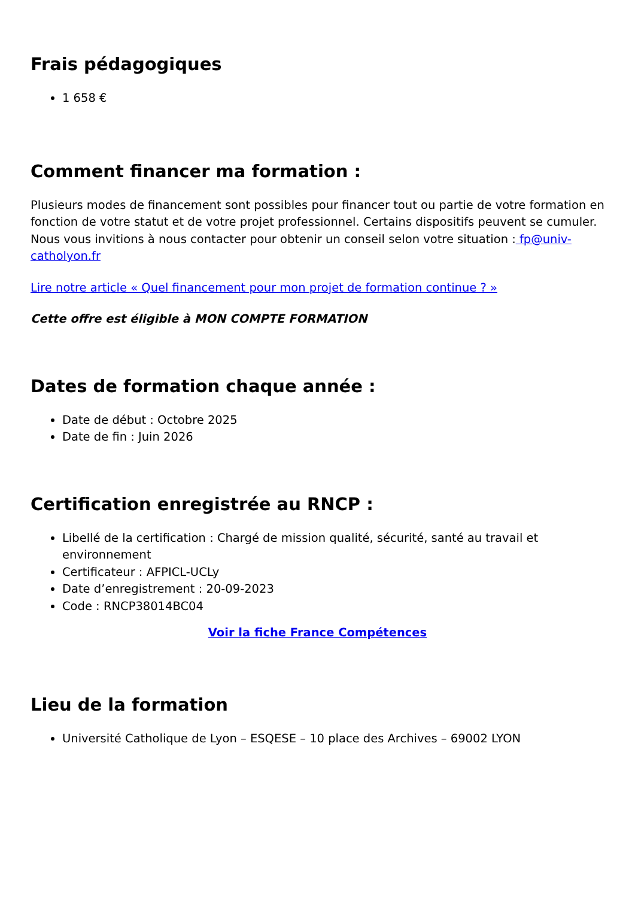Frais pédagogiques
1 658 €
Comment financer ma formation :
Plusieurs modes de financement sont possibles pour financer tout ou partie de votre formation en fonction de votre statut et de votre projet professionnel. Certains dispositifs peuvent se cumuler. Nous vous invitions à nous contacter pour obtenir un conseil selon votre situation : fp@univ-catholyon.fr
Lire notre article « Quel financement pour mon projet de formation continue ? »
Cette offre est éligible à MON COMPTE FORMATION
Dates de formation chaque année :
Date de début : Octobre 2025
Date de fin : Juin 2026
Certification enregistrée au RNCP :
Libellé de la certification : Chargé de mission qualité, sécurité, santé au travail et environnement
Certificateur : AFPICL-UCLy
Date d’enregistrement : 20-09-2023
Code : RNCP38014BC04
Voir la fiche France Compétences
Lieu de la formation
Université Catholique de Lyon – ESQESE – 10 place des Archives – 69002 LYON